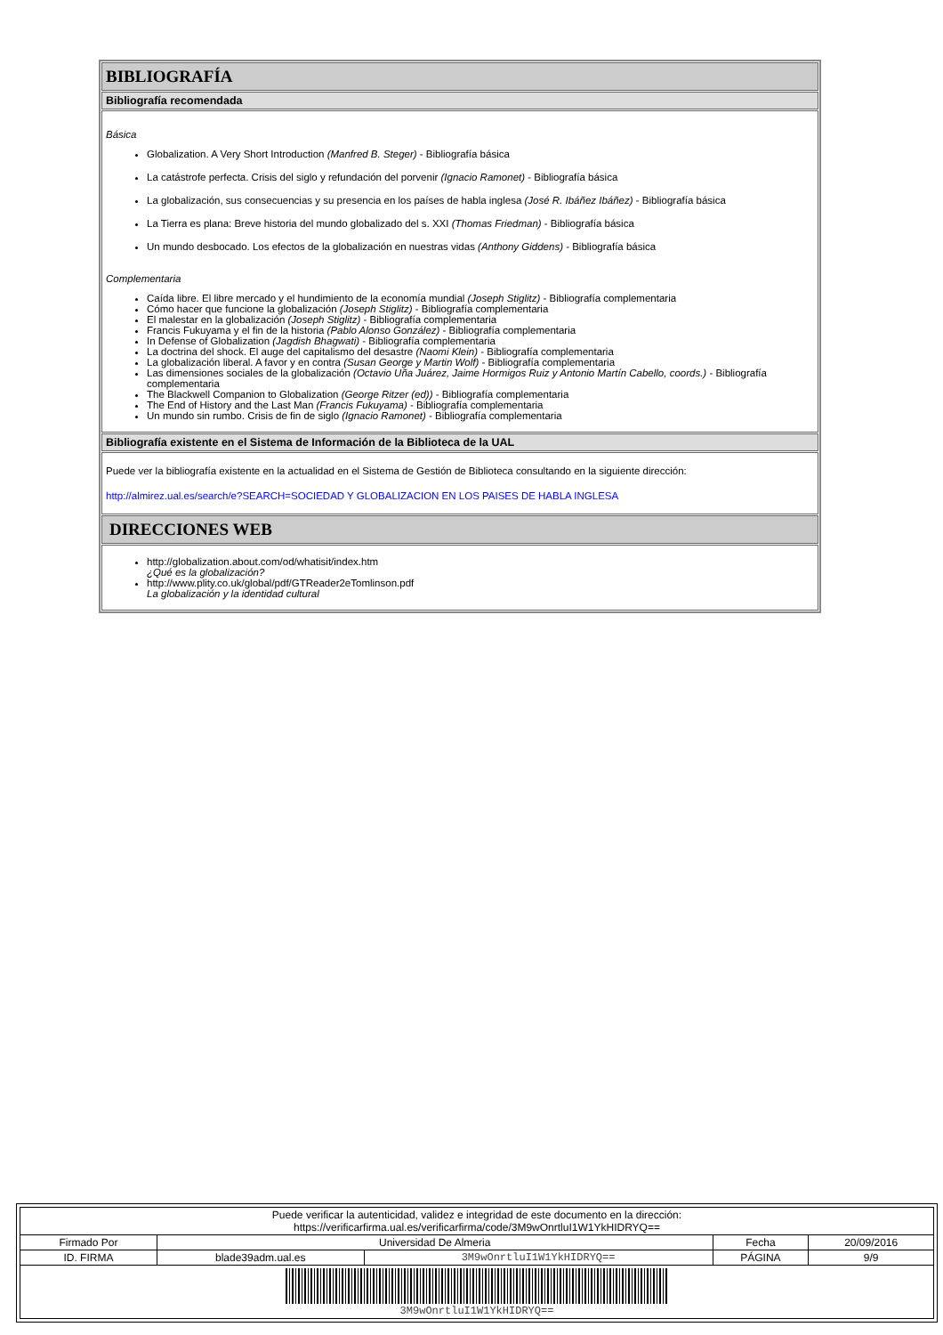BIBLIOGRAFÍA
Bibliografía recomendada
Básica
Globalization. A Very Short Introduction (Manfred B. Steger) - Bibliografía básica
La catástrofe perfecta. Crisis del siglo y refundación del porvenir (Ignacio Ramonet) - Bibliografía básica
La globalización, sus consecuencias y su presencia en los países de habla inglesa (José R. Ibáñez Ibáñez) - Bibliografía básica
La Tierra es plana: Breve historia del mundo globalizado del s. XXI (Thomas Friedman) - Bibliografía básica
Un mundo desbocado. Los efectos de la globalización en nuestras vidas (Anthony Giddens) - Bibliografía básica
Complementaria
Caída libre. El libre mercado y el hundimiento de la economía mundial (Joseph Stiglitz) - Bibliografía complementaria
Cómo hacer que funcione la globalización (Joseph Stiglitz) - Bibliografía complementaria
El malestar en la globalización (Joseph Stiglitz) - Bibliografía complementaria
Francis Fukuyama y el fin de la historia (Pablo Alonso González) - Bibliografía complementaria
In Defense of Globalization (Jagdish Bhagwati) - Bibliografía complementaria
La doctrina del shock. El auge del capitalismo del desastre (Naomi Klein) - Bibliografía complementaria
La globalización liberal. A favor y en contra (Susan George y Martin Wolf) - Bibliografía complementaria
Las dimensiones sociales de la globalización (Octavio Uña Juárez, Jaime Hormigos Ruiz y Antonio Martín Cabello, coords.) - Bibliografía complementaria
The Blackwell Companion to Globalization (George Ritzer (ed)) - Bibliografía complementaria
The End of History and the Last Man (Francis Fukuyama) - Bibliografía complementaria
Un mundo sin rumbo. Crisis de fin de siglo (Ignacio Ramonet) - Bibliografía complementaria
Bibliografía existente en el Sistema de Información de la Biblioteca de la UAL
Puede ver la bibliografía existente en la actualidad en el Sistema de Gestión de Biblioteca consultando en la siguiente dirección:
http://almirez.ual.es/search/e?SEARCH=SOCIEDAD Y GLOBALIZACION EN LOS PAISES DE HABLA INGLESA
DIRECCIONES WEB
http://globalization.about.com/od/whatisit/index.htm
¿Qué es la globalización?
http://www.plity.co.uk/global/pdf/GTReader2eTomlinson.pdf
La globalización y la identidad cultural
| Puede verificar la autenticidad, validez e integridad de este documento en la dirección: https://verificarfirma.ual.es/verificarfirma/code/3M9wOnrtluI1W1YkHIDRYQ== | | | | |
| Firmado Por | Universidad De Almeria | | Fecha | 20/09/2016 |
| ID. FIRMA | blade39adm.ual.es | 3M9wOnrtluI1W1YkHIDRYQ== | PÁGINA | 9/9 |
| 3M9wOnrtluI1W1YkHIDRYQ== | | | | |